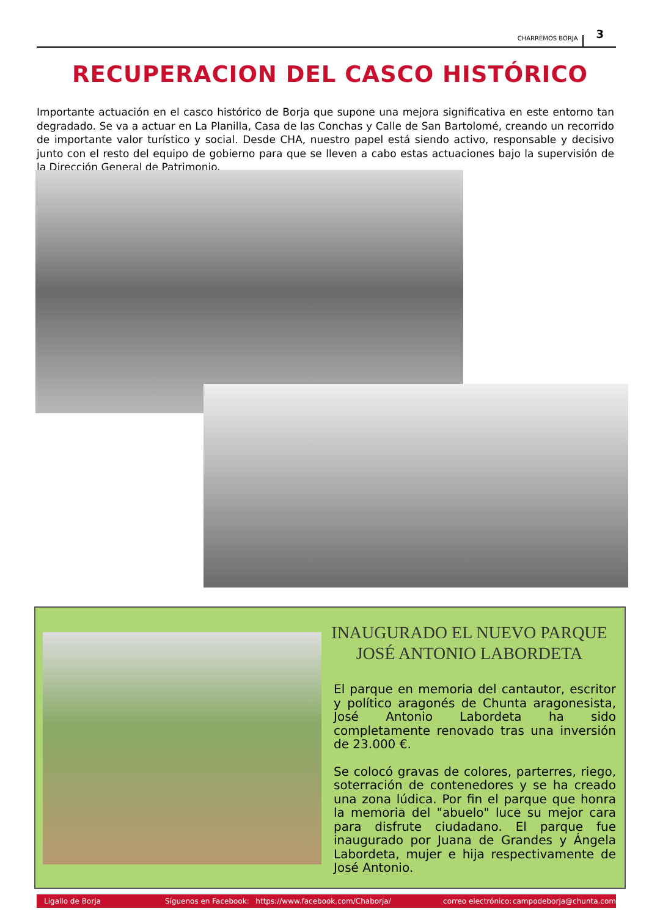CHARREMOS BORJA 3
RECUPERACION DEL CASCO HISTÓRICO
Importante actuación en el casco histórico de Borja que supone una mejora significativa en este entorno tan degradado. Se va a actuar en La Planilla, Casa de las Conchas y Calle de San Bartolomé, creando un recorrido de importante valor turístico y social. Desde CHA, nuestro papel está siendo activo, responsable y decisivo junto con el resto del equipo de gobierno para que se lleven a cabo estas actuaciones bajo la supervisión de la Dirección General de Patrimonio.
INAUGURADO EL NUEVO PARQUE
JOSÉ ANTONIO LABORDETA
El parque en memoria del cantautor, escritor y político aragonés de Chunta aragonesista, José Antonio Labordeta ha sido completamente renovado tras una inversión de 23.000 €.
Se colocó gravas de colores, parterres, riego, soterración de contenedores y se ha creado una zona lúdica. Por fin el parque que honra la memoria del "abuelo" luce su mejor cara para disfrute ciudadano. El parque fue inaugurado por Juana de Grandes y Ángela Labordeta, mujer e hija respectivamente de José Antonio.
Ligallo de Borja Síguenos en Facebook: https://www.facebook.com/Chaborja/ correo electrónico: campodeborja@chunta.com